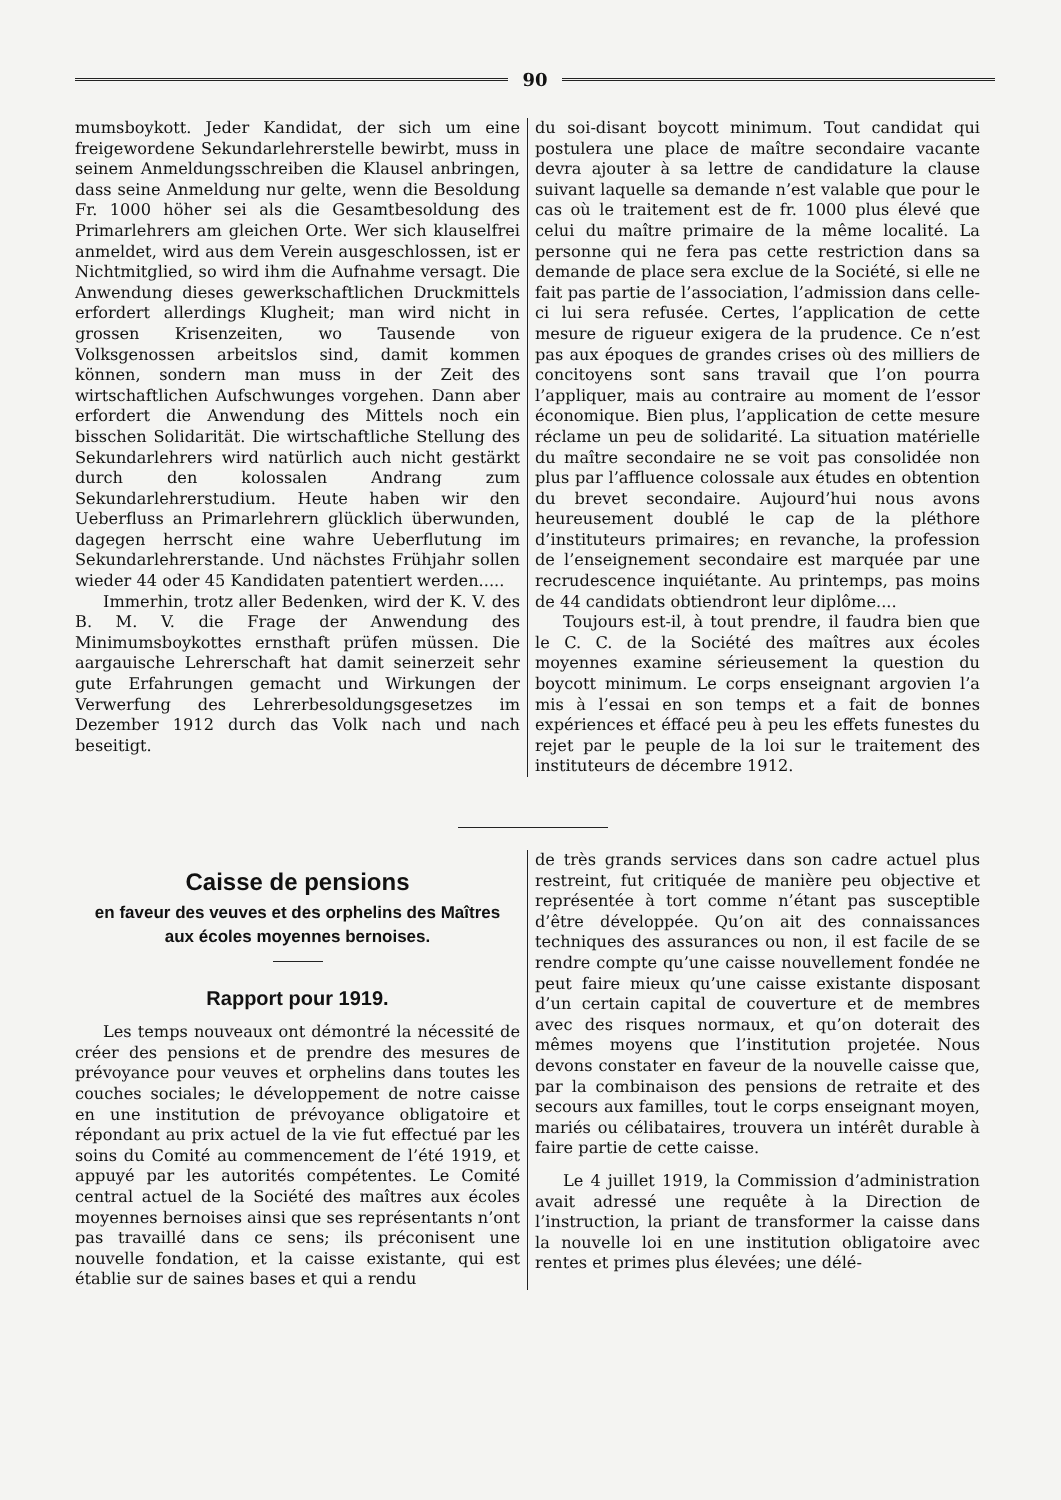90
mumsboykott. Jeder Kandidat, der sich um eine freigewordene Sekundarlehrerstelle bewirbt, muss in seinem Anmeldungsschreiben die Klausel anbringen, dass seine Anmeldung nur gelte, wenn die Besoldung Fr. 1000 höher sei als die Gesamtbesoldung des Primarlehrers am gleichen Orte. Wer sich klauselfrei anmeldet, wird aus dem Verein ausgeschlossen, ist er Nichtmitglied, so wird ihm die Aufnahme versagt. Die Anwendung dieses gewerkschaftlichen Druckmittels erfordert allerdings Klugheit; man wird nicht in grossen Krisenzeiten, wo Tausende von Volksgenossen arbeitslos sind, damit kommen können, sondern man muss in der Zeit des wirtschaftlichen Aufschwunges vorgehen. Dann aber erfordert die Anwendung des Mittels noch ein bisschen Solidarität. Die wirtschaftliche Stellung des Sekundarlehrers wird natürlich auch nicht gestärkt durch den kolossalen Andrang zum Sekundarlehrerstudium. Heute haben wir den Ueberfluss an Primarlehrern glücklich überwunden, dagegen herrscht eine wahre Ueberflutung im Sekundarlehrerstande. Und nächstes Frühjahr sollen wieder 44 oder 45 Kandidaten patentiert werden.....
Immerhin, trotz aller Bedenken, wird der K. V. des B. M. V. die Frage der Anwendung des Minimumsboykottes ernsthaft prüfen müssen. Die aargauische Lehrerschaft hat damit seinerzeit sehr gute Erfahrungen gemacht und Wirkungen der Verwerfung des Lehrerbesoldungsgesetzes im Dezember 1912 durch das Volk nach und nach beseitigt.
du soi-disant boycott minimum. Tout candidat qui postulera une place de maître secondaire vacante devra ajouter à sa lettre de candidature la clause suivant laquelle sa demande n’est valable que pour le cas où le traitement est de fr. 1000 plus élevé que celui du maître primaire de la même localité. La personne qui ne fera pas cette restriction dans sa demande de place sera exclue de la Société, si elle ne fait pas partie de l’association, l’admission dans celle-ci lui sera refusée. Certes, l’application de cette mesure de rigueur exigera de la prudence. Ce n’est pas aux époques de grandes crises où des milliers de concitoyens sont sans travail que l’on pourra l’appliquer, mais au contraire au moment de l’essor économique. Bien plus, l’application de cette mesure réclame un peu de solidarité. La situation matérielle du maître secondaire ne se voit pas consolidée non plus par l’affluence colossale aux études en obtention du brevet secondaire. Aujourd’hui nous avons heureusement doublé le cap de la pléthore d’instituteurs primaires; en revanche, la profession de l’enseignement secondaire est marquée par une recrudescence inquiétante. Au printemps, pas moins de 44 candidats obtiendront leur diplôme....
Toujours est-il, à tout prendre, il faudra bien que le C. C. de la Société des maîtres aux écoles moyennes examine sérieusement la question du boycott minimum. Le corps enseignant argovien l’a mis à l’essai en son temps et a fait de bonnes expériences et éffacé peu à peu les effets funestes du rejet par le peuple de la loi sur le traitement des instituteurs de décembre 1912.
Caisse de pensions
en faveur des veuves et des orphelins des Maîtres
aux écoles moyennes bernoises.
Rapport pour 1919.
Les temps nouveaux ont démontré la nécessité de créer des pensions et de prendre des mesures de prévoyance pour veuves et orphelins dans toutes les couches sociales; le développement de notre caisse en une institution de prévoyance obligatoire et répondant au prix actuel de la vie fut effectué par les soins du Comité au commencement de l’été 1919, et appuyé par les autorités compétentes. Le Comité central actuel de la Société des maîtres aux écoles moyennes bernoises ainsi que ses représentants n’ont pas travaillé dans ce sens; ils préconisent une nouvelle fondation, et la caisse existante, qui est établie sur de saines bases et qui a rendu
de très grands services dans son cadre actuel plus restreint, fut critiquée de manière peu objective et représentée à tort comme n’étant pas susceptible d’être développée. Qu’on ait des connaissances techniques des assurances ou non, il est facile de se rendre compte qu’une caisse nouvellement fondée ne peut faire mieux qu’une caisse existante disposant d’un certain capital de couverture et de membres avec des risques normaux, et qu’on doterait des mêmes moyens que l’institution projetée. Nous devons constater en faveur de la nouvelle caisse que, par la combinaison des pensions de retraite et des secours aux familles, tout le corps enseignant moyen, mariés ou célibataires, trouvera un intérêt durable à faire partie de cette caisse.
Le 4 juillet 1919, la Commission d’administration avait adressé une requête à la Direction de l’instruction, la priant de transformer la caisse dans la nouvelle loi en une institution obligatoire avec rentes et primes plus élevées; une délé-